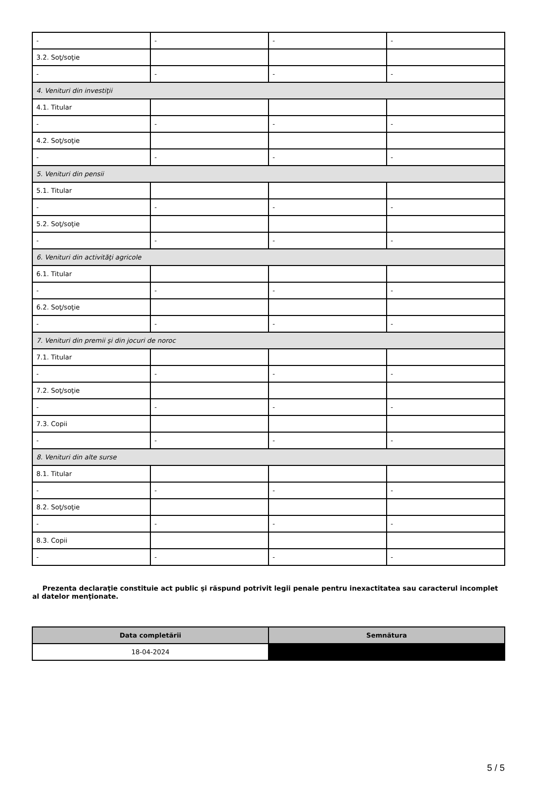| - | - | - | - |
| 3.2. Soţ/soţie | | | |
| - | - | - | - |
| 4. Venituri din investiţii | | | |
| 4.1. Titular | | | |
| - | - | - | - |
| 4.2. Soţ/soţie | | | |
| - | - | - | - |
| 5. Venituri din pensii | | | |
| 5.1. Titular | | | |
| - | - | - | - |
| 5.2. Soţ/soţie | | | |
| - | - | - | - |
| 6. Venituri din activităţi agricole | | | |
| 6.1. Titular | | | |
| - | - | - | - |
| 6.2. Soţ/soţie | | | |
| - | - | - | - |
| 7. Venituri din premii şi din jocuri de noroc | | | |
| 7.1. Titular | | | |
| - | - | - | - |
| 7.2. Soţ/soţie | | | |
| - | - | - | - |
| 7.3. Copii | | | |
| - | - | - | - |
| 8. Venituri din alte surse | | | |
| 8.1. Titular | | | |
| - | - | - | - |
| 8.2. Soţ/soţie | | | |
| - | - | - | - |
| 8.3. Copii | | | |
| - | - | - | - |
Prezenta declaraţie constituie act public şi răspund potrivit legii penale pentru inexactitatea sau caracterul incomplet al datelor menţionate.
| Data completării | Semnătura |
| --- | --- |
| 18-04-2024 | |
5 / 5